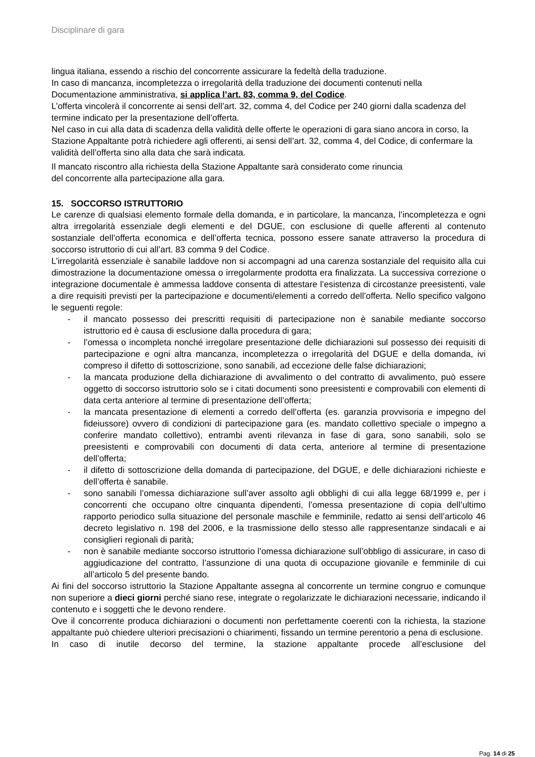Disciplinare di gara
lingua italiana, essendo a rischio del concorrente assicurare la fedeltà della traduzione.
In caso di mancanza, incompletezza o irregolarità della traduzione dei documenti contenuti nella Documentazione amministrativa, si applica l’art. 83, comma 9, del Codice.
L’offerta vincolerà il concorrente ai sensi dell’art. 32, comma 4, del Codice per 240 giorni dalla scadenza del termine indicato per la presentazione dell’offerta.
Nel caso in cui alla data di scadenza della validità delle offerte le operazioni di gara siano ancora in corso, la Stazione Appaltante potrà richiedere agli offerenti, ai sensi dell’art. 32, comma 4, del Codice, di confermare la validità dell’offerta sino alla data che sarà indicata.
Il mancato riscontro alla richiesta della Stazione Appaltante sarà considerato come rinuncia
del concorrente alla partecipazione alla gara.
15. SOCCORSO ISTRUTTORIO
Le carenze di qualsiasi elemento formale della domanda, e in particolare, la mancanza, l’incompletezza e ogni altra irregolarità essenziale degli elementi e del DGUE, con esclusione di quelle afferenti al contenuto sostanziale dell’offerta economica e dell’offerta tecnica, possono essere sanate attraverso la procedura di soccorso istruttorio di cui all’art. 83 comma 9 del Codice.
L’irregolarità essenziale è sanabile laddove non si accompagni ad una carenza sostanziale del requisito alla cui dimostrazione la documentazione omessa o irregolarmente prodotta era finalizzata. La successiva correzione o integrazione documentale è ammessa laddove consenta di attestare l’esistenza di circostanze preesistenti, vale a dire requisiti previsti per la partecipazione e documenti/elementi a corredo dell’offerta. Nello specifico valgono le seguenti regole:
- il mancato possesso dei prescritti requisiti di partecipazione non è sanabile mediante soccorso istruttorio ed è causa di esclusione dalla procedura di gara;
- l’omessa o incompleta nonché irregolare presentazione delle dichiarazioni sul possesso dei requisiti di partecipazione e ogni altra mancanza, incompletezza o irregolarità del DGUE e della domanda, ivi compreso il difetto di sottoscrizione, sono sanabili, ad eccezione delle false dichiarazioni;
- la mancata produzione della dichiarazione di avvalimento o del contratto di avvalimento, può essere oggetto di soccorso istruttorio solo se i citati documenti sono preesistenti e comprovabili con elementi di data certa anteriore al termine di presentazione dell’offerta;
- la mancata presentazione di elementi a corredo dell’offerta (es. garanzia provvisoria e impegno del fideiussore) ovvero di condizioni di partecipazione gara (es. mandato collettivo speciale o impegno a conferire mandato collettivo), entrambi aventi rilevanza in fase di gara, sono sanabili, solo se preesistenti e comprovabili con documenti di data certa, anteriore al termine di presentazione dell’offerta;
- il difetto di sottoscrizione della domanda di partecipazione, del DGUE, e delle dichiarazioni richieste e dell’offerta è sanabile.
- sono sanabili l’omessa dichiarazione sull’aver assolto agli obblighi di cui alla legge 68/1999 e, per i concorrenti che occupano oltre cinquanta dipendenti, l’omessa presentazione di copia dell’ultimo rapporto periodico sulla situazione del personale maschile e femminile, redatto ai sensi dell’articolo 46 decreto legislativo n. 198 del 2006, e la trasmissione dello stesso alle rappresentanze sindacali e ai consiglieri regionali di parità;
- non è sanabile mediante soccorso istruttorio l’omessa dichiarazione sull’obbligo di assicurare, in caso di aggiudicazione del contratto, l’assunzione di una quota di occupazione giovanile e femminile di cui all’articolo 5 del presente bando.
Ai fini del soccorso istruttorio la Stazione Appaltante assegna al concorrente un termine congruo e comunque non superiore a dieci giorni perché siano rese, integrate o regolarizzate le dichiarazioni necessarie, indicando il contenuto e i soggetti che le devono rendere.
Ove il concorrente produca dichiarazioni o documenti non perfettamente coerenti con la richiesta, la stazione appaltante può chiedere ulteriori precisazioni o chiarimenti, fissando un termine perentorio a pena di esclusione.
In caso di inutile decorso del termine, la stazione appaltante procede all’esclusione del
Pag. 14 di 25